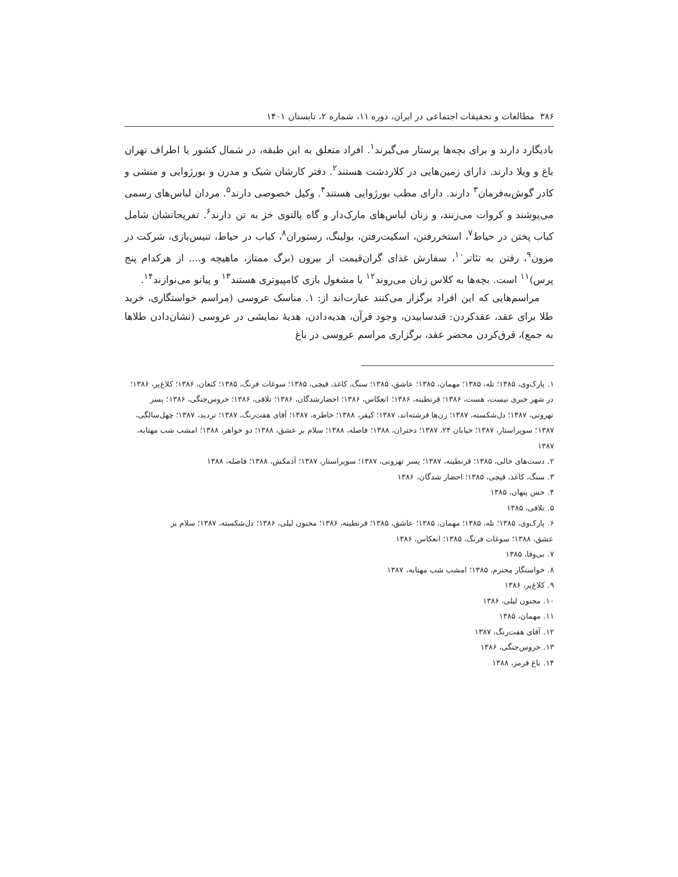۳۸۶ مطالعات و تحقیقات اجتماعی در ایران، دوره ۱۱، شماره ۲، تابستان ۱۴۰۱
بادیگارد دارند و برای بچه‌ها پرستار می‌گیرند<sup>۱</sup>. افراد متعلق به این طبقه، در شمال کشور یا اطراف تهران باغ و ویلا دارند. دارای زمین‌هایی در کلاردشت هستند<sup>۲</sup>. دفتر کارشان شیک و مدرن و بورژوایی و منشی و کادر گوش‌به‌فرمان<sup>۳</sup> دارند. دارای مطب بورژوایی هستند<sup>۴</sup>. وکیل خصوصی دارند<sup>۵</sup>. مردان لباس‌های رسمی می‌پوشند و کروات می‌زنند، و زنان لباس‌های مارک‌دار و گاه پالتوی خز به تن دارند<sup>۶</sup>. تفریحاتشان شامل کباب پختن در حیاط<sup>۷</sup>، استخررفتن، اسکیت‌رفتن، بولینگ، رستوران<sup>۸</sup>، کباب در حیاط، تنیس‌بازی، شرکت در مزون<sup>۹</sup>، رفتن به تئاتر<sup>۱۰</sup>، سفارش غذای گران‌قیمت از بیرون (برگ ممتاز، ماهیچه و.... از هرکدام پنج پرس)<sup>۱۱</sup> است. بچه‌ها به کلاس زبان می‌روند<sup>۱۲</sup> یا مشغول بازی کامپیوتری هستند<sup>۱۳</sup> و پیانو می‌نوازند<sup>۱۴</sup>.
مراسم‌هایی که این افراد برگزار می‌کنند عبارت‌اند از: ۱. مناسک عروسی (مراسم خواستگاری، خرید طلا برای عقد، عقدکردن: قندسابیدن، وجود قرآن، هدیه‌دادن، هدیهٔ نمایشی در عروسی (نشان‌دادن طلاها به جمع)، قرق‌کردن محضر عقد، برگزاری مراسم عروسی در باغ
۱. پارک‌وی، ۱۳۸۵؛ تله، ۱۳۸۵؛ مهمان، ۱۳۸۵؛ عاشق، ۱۳۸۵؛ سنگ، کاغذ، قیچی، ۱۳۸۵؛ سوغات فرنگ، ۱۳۸۵؛ کنعان، ۱۳۸۶؛ کلاغ‌پر، ۱۳۸۶؛ در شهر خبری نیست، هست، ۱۳۸۶؛ قرنطینه، ۱۳۸۶؛ انعکاس، ۱۳۸۶؛ احضارشدگان، ۱۳۸۶؛ تلافی، ۱۳۸۶؛ خروس‌جنگی، ۱۳۸۶؛ پسر تهرونی، ۱۳۸۷؛ دل‌شکسته، ۱۳۸۷؛ زن‌ها فرشته‌اند، ۱۳۸۷؛ کیفر، ۱۳۸۸؛ خاطره، ۱۳۸۷؛ آقای هفت‌رنگ، ۱۳۸۷؛ تردید، ۱۳۸۷؛ چهل‌سالگی، ۱۳۸۷؛ سوپراستار، ۱۳۸۷؛ خیابان ۲۴، ۱۳۸۷؛ دختران، ۱۳۸۸؛ فاصله، ۱۳۸۸؛ سلام بر عشق، ۱۳۸۸؛ دو خواهر، ۱۳۸۸؛ امشب شب مهتابه، ۱۳۸۷
۲. دست‌های خالی، ۱۳۸۵؛ قرنطینه، ۱۳۸۷؛ پسر تهرونی، ۱۳۸۷؛ سوپراستار، ۱۳۸۷؛ آدمکش، ۱۳۸۸؛ فاصله، ۱۳۸۸
۳. سنگ، کاغذ، قیچی، ۱۳۸۵؛ احضار شدگان، ۱۳۸۶
۴. حس پنهان، ۱۳۸۵
۵. تلافی، ۱۳۸۵
۶. پارک‌وی، ۱۳۸۵؛ تله، ۱۳۸۵؛ مهمان، ۱۳۸۵؛ عاشق، ۱۳۸۵؛ قرنطینه، ۱۳۸۶؛ مجنون لیلی، ۱۳۸۶؛ دل‌شکسته، ۱۳۸۷؛ سلام بر
عشق، ۱۳۸۸؛ سوغات فرنگ، ۱۳۸۵؛ انعکاس، ۱۳۸۶
۷. بی‌وفا، ۱۳۸۵
۸. خواستگار محترم، ۱۳۸۵؛ امشب شب مهتابه، ۱۳۸۷
۹. کلاغ‌پر، ۱۳۸۶
۱۰. مجنون لیلی، ۱۳۸۶
۱۱. مهمان، ۱۳۸۵
۱۲. آقای هفت‌رنگ، ۱۳۸۷
۱۳. خروس‌جنگی، ۱۳۸۶
۱۴. باغ قرمز، ۱۳۸۸